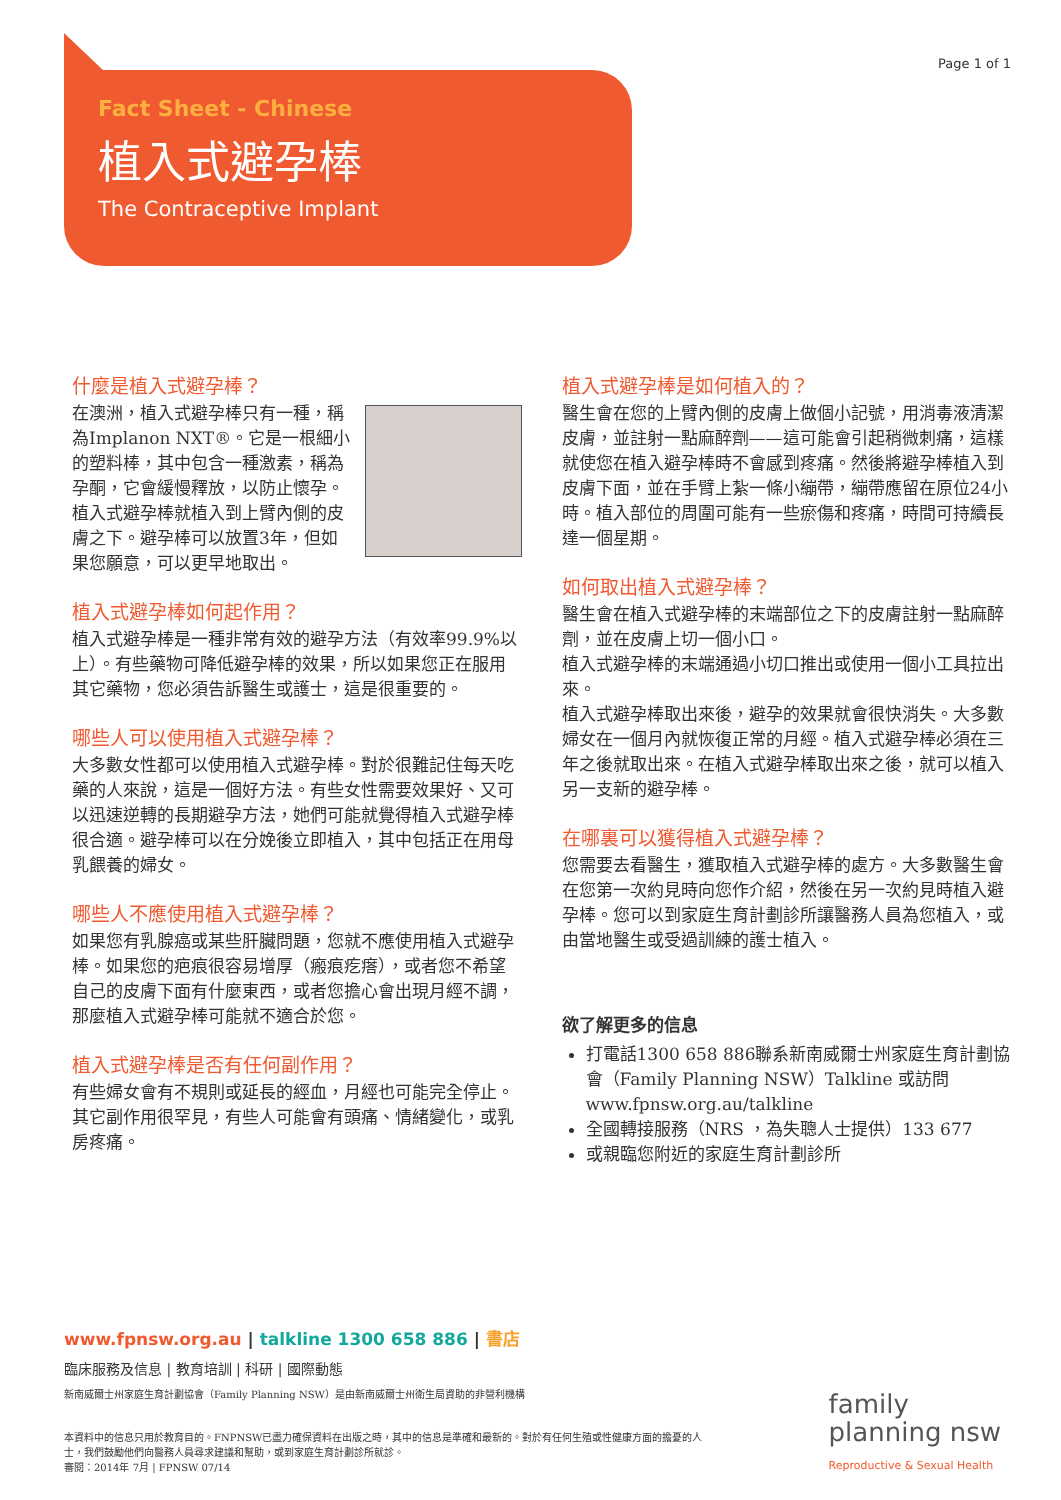Page 1 of 1
Fact Sheet - Chinese
植入式避孕棒
The Contraceptive Implant
什麼是植入式避孕棒？
在澳洲，植入式避孕棒只有一種，稱為Implanon NXT®。它是一根細小的塑料棒，其中包含一種激素，稱為孕酮，它會緩慢釋放，以防止懷孕。植入式避孕棒就植入到上臂內側的皮膚之下。避孕棒可以放置3年，但如果您願意，可以更早地取出。
植入式避孕棒如何起作用？
植入式避孕棒是一種非常有效的避孕方法（有效率99.9%以上）。有些藥物可降低避孕棒的效果，所以如果您正在服用其它藥物，您必須告訴醫生或護士，這是很重要的。
哪些人可以使用植入式避孕棒？
大多數女性都可以使用植入式避孕棒。對於很難記住每天吃藥的人來說，這是一個好方法。有些女性需要效果好、又可以迅速逆轉的長期避孕方法，她們可能就覺得植入式避孕棒很合適。避孕棒可以在分娩後立即植入，其中包括正在用母乳餵養的婦女。
哪些人不應使用植入式避孕棒？
如果您有乳腺癌或某些肝臟問題，您就不應使用植入式避孕棒。如果您的疤痕很容易增厚（瘢痕疙瘩），或者您不希望自己的皮膚下面有什麼東西，或者您擔心會出現月經不調，那麼植入式避孕棒可能就不適合於您。
植入式避孕棒是否有任何副作用？
有些婦女會有不規則或延長的經血，月經也可能完全停止。其它副作用很罕見，有些人可能會有頭痛、情緒變化，或乳房疼痛。
植入式避孕棒是如何植入的？
醫生會在您的上臂內側的皮膚上做個小記號，用消毒液清潔皮膚，並註射一點麻醉劑——這可能會引起稍微刺痛，這樣就使您在植入避孕棒時不會感到疼痛。然後將避孕棒植入到皮膚下面，並在手臂上紮一條小繃帶，繃帶應留在原位24小時。植入部位的周圍可能有一些瘀傷和疼痛，時間可持續長達一個星期。
如何取出植入式避孕棒？
醫生會在植入式避孕棒的末端部位之下的皮膚註射一點麻醉劑，並在皮膚上切一個小口。
植入式避孕棒的末端通過小切口推出或使用一個小工具拉出來。
植入式避孕棒取出來後，避孕的效果就會很快消失。大多數婦女在一個月內就恢復正常的月經。植入式避孕棒必須在三年之後就取出來。在植入式避孕棒取出來之後，就可以植入另一支新的避孕棒。
在哪裏可以獲得植入式避孕棒？
您需要去看醫生，獲取植入式避孕棒的處方。大多數醫生會在您第一次約見時向您作介紹，然後在另一次約見時植入避孕棒。您可以到家庭生育計劃診所讓醫務人員為您植入，或由當地醫生或受過訓練的護士植入。
欲了解更多的信息
打電話1300 658 886聯系新南威爾士州家庭生育計劃協會（Family Planning NSW）Talkline 或訪問www.fpnsw.org.au/talkline
全國轉接服務（NRS ，為失聰人士提供）133 677
或親臨您附近的家庭生育計劃診所
www.fpnsw.org.au | talkline 1300 658 886 | 書店
臨床服務及信息 | 教育培訓 | 科研 | 國際動態
新南威爾士州家庭生育計劃協會（Family Planning NSW）是由新南威爾士州衛生局資助的非營利機構
本資料中的信息只用於教育目的。FNPNSW已盡力確保資料在出版之時，其中的信息是準確和最新的。對於有任何生殖或性健康方面的擔憂的人士，我們鼓勵他們向醫務人員尋求建議和幫助，或到家庭生育計劃診所就診。
審閱：2014年 7月 | FPNSW 07/14
family
planning nsw
Reproductive & Sexual Health